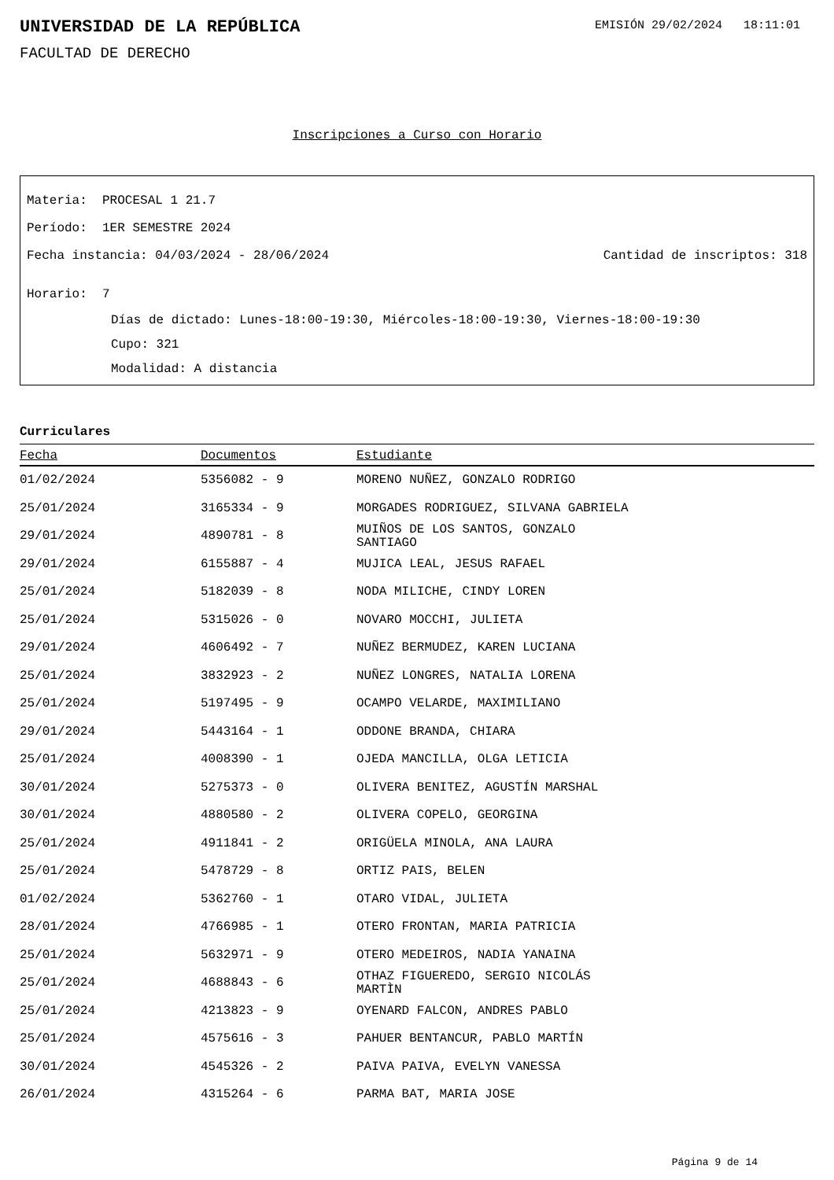UNIVERSIDAD DE LA REPÚBLICA
EMISIÓN 29/02/2024 18:11:01
FACULTAD DE DERECHO
Inscripciones a Curso con Horario
Materia: PROCESAL 1 21.7
Período: 1ER SEMESTRE 2024
Fecha instancia: 04/03/2024 - 28/06/2024 Cantidad de inscriptos: 318
Horario: 7
Días de dictado: Lunes-18:00-19:30, Miércoles-18:00-19:30, Viernes-18:00-19:30
Cupo: 321
Modalidad: A distancia
Curriculares
| Fecha | Documentos | Estudiante |
| --- | --- | --- |
| 01/02/2024 | 5356082 - 9 | MORENO NUÑEZ, GONZALO RODRIGO |
| 25/01/2024 | 3165334 - 9 | MORGADES RODRIGUEZ, SILVANA GABRIELA |
| 29/01/2024 | 4890781 - 8 | MUIÑOS DE LOS SANTOS, GONZALO SANTIAGO |
| 29/01/2024 | 6155887 - 4 | MUJICA LEAL, JESUS RAFAEL |
| 25/01/2024 | 5182039 - 8 | NODA MILICHE, CINDY LOREN |
| 25/01/2024 | 5315026 - 0 | NOVARO MOCCHI, JULIETA |
| 29/01/2024 | 4606492 - 7 | NUÑEZ BERMUDEZ, KAREN LUCIANA |
| 25/01/2024 | 3832923 - 2 | NUÑEZ LONGRES, NATALIA LORENA |
| 25/01/2024 | 5197495 - 9 | OCAMPO VELARDE, MAXIMILIANO |
| 29/01/2024 | 5443164 - 1 | ODDONE BRANDA, CHIARA |
| 25/01/2024 | 4008390 - 1 | OJEDA MANCILLA, OLGA LETICIA |
| 30/01/2024 | 5275373 - 0 | OLIVERA BENITEZ, AGUSTÍN MARSHAL |
| 30/01/2024 | 4880580 - 2 | OLIVERA COPELO, GEORGINA |
| 25/01/2024 | 4911841 - 2 | ORIGÜELA MINOLA, ANA LAURA |
| 25/01/2024 | 5478729 - 8 | ORTIZ PAIS, BELEN |
| 01/02/2024 | 5362760 - 1 | OTARO VIDAL, JULIETA |
| 28/01/2024 | 4766985 - 1 | OTERO FRONTAN, MARIA PATRICIA |
| 25/01/2024 | 5632971 - 9 | OTERO MEDEIROS, NADIA YANAINA |
| 25/01/2024 | 4688843 - 6 | OTHAZ FIGUEREDO, SERGIO NICOLÁS MARTÌN |
| 25/01/2024 | 4213823 - 9 | OYENARD FALCON, ANDRES PABLO |
| 25/01/2024 | 4575616 - 3 | PAHUER BENTANCUR, PABLO MARTÍN |
| 30/01/2024 | 4545326 - 2 | PAIVA PAIVA, EVELYN VANESSA |
| 26/01/2024 | 4315264 - 6 | PARMA BAT, MARIA JOSE |
Página 9 de 14